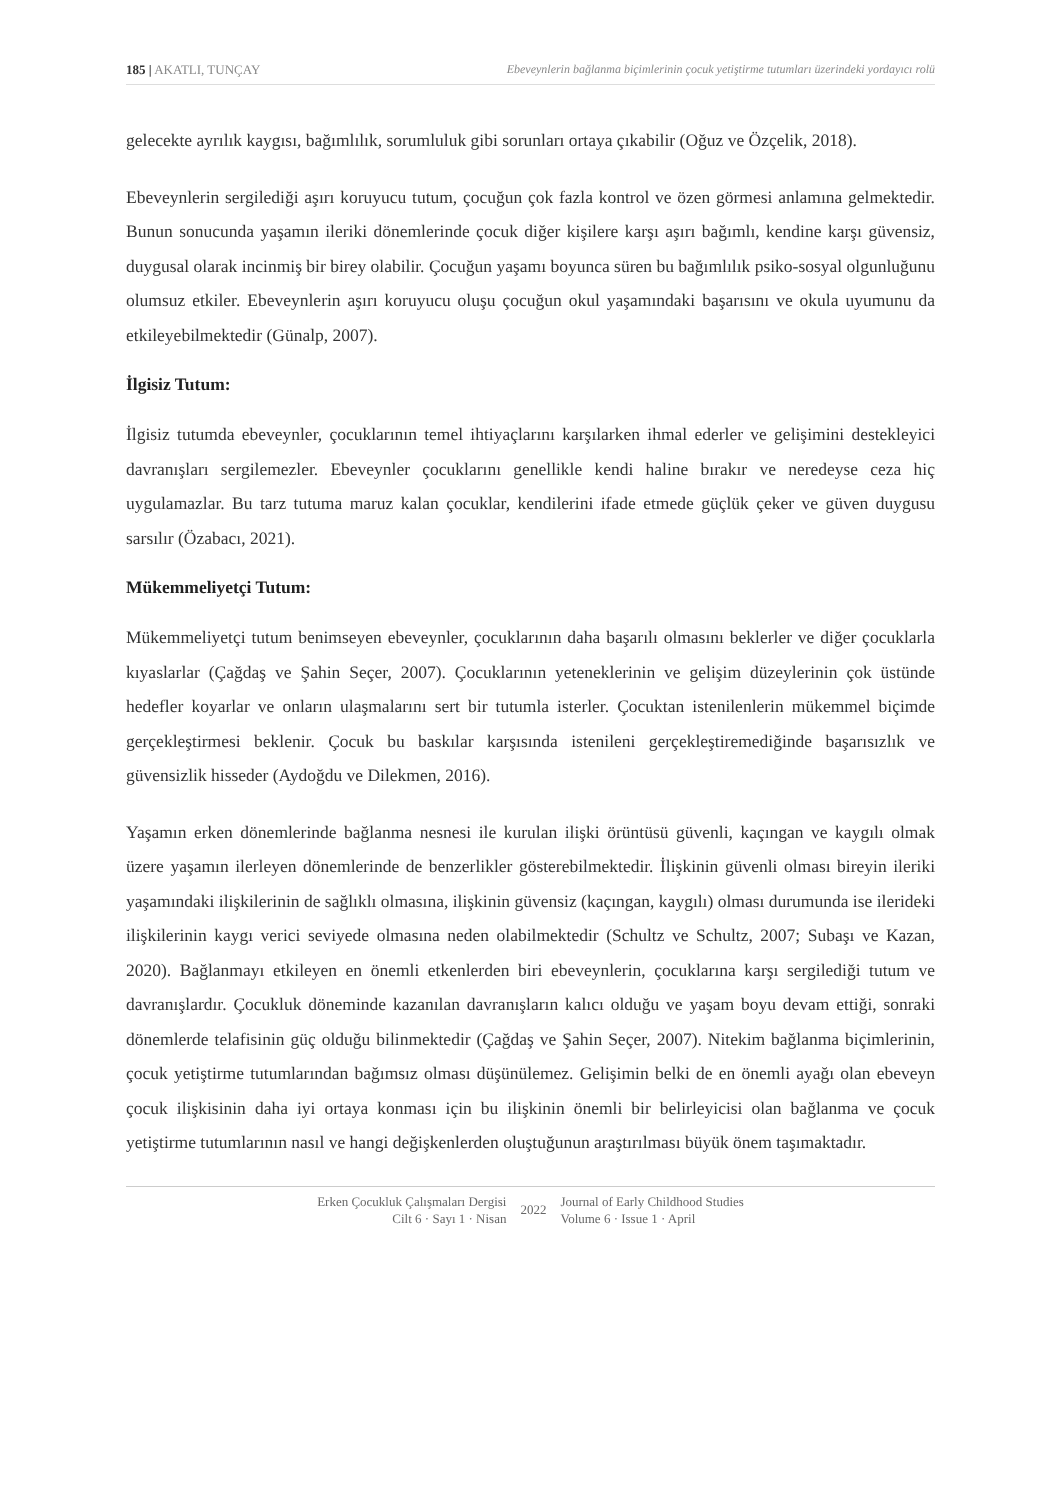185 | AKATLI, TUNÇAY Ebeveynlerin bağlanma biçimlerinin çocuk yetiştirme tutumları üzerindeki yordayıcı rolü
gelecekte ayrılık kaygısı, bağımlılık, sorumluluk gibi sorunları ortaya çıkabilir (Oğuz ve Özçelik, 2018).
Ebeveynlerin sergilediği aşırı koruyucu tutum, çocuğun çok fazla kontrol ve özen görmesi anlamına gelmektedir. Bunun sonucunda yaşamın ileriki dönemlerinde çocuk diğer kişilere karşı aşırı bağımlı, kendine karşı güvensiz, duygusal olarak incinmiş bir birey olabilir. Çocuğun yaşamı boyunca süren bu bağımlılık psiko-sosyal olgunluğunu olumsuz etkiler. Ebeveynlerin aşırı koruyucu oluşu çocuğun okul yaşamındaki başarısını ve okula uyumunu da etkileyebilmektedir (Günalp, 2007).
İlgisiz Tutum:
İlgisiz tutumda ebeveynler, çocuklarının temel ihtiyaçlarını karşılarken ihmal ederler ve gelişimini destekleyici davranışları sergilemezler. Ebeveynler çocuklarını genellikle kendi haline bırakır ve neredeyse ceza hiç uygulamazlar. Bu tarz tutuma maruz kalan çocuklar, kendilerini ifade etmede güçlük çeker ve güven duygusu sarsılır (Özabacı, 2021).
Mükemmeliyetçi Tutum:
Mükemmeliyetçi tutum benimseyen ebeveynler, çocuklarının daha başarılı olmasını beklerler ve diğer çocuklarla kıyaslarlar (Çağdaş ve Şahin Seçer, 2007). Çocuklarının yeteneklerinin ve gelişim düzeylerinin çok üstünde hedefler koyarlar ve onların ulaşmalarını sert bir tutumla isterler. Çocuktan istenilenlerin mükemmel biçimde gerçekleştirmesi beklenir. Çocuk bu baskılar karşısında istenileni gerçekleştiremediğinde başarısızlık ve güvensizlik hisseder (Aydoğdu ve Dilekmen, 2016).
Yaşamın erken dönemlerinde bağlanma nesnesi ile kurulan ilişki örüntüsü güvenli, kaçıngan ve kaygılı olmak üzere yaşamın ilerleyen dönemlerinde de benzerlikler gösterebilmektedir. İlişkinin güvenli olması bireyin ileriki yaşamındaki ilişkilerinin de sağlıklı olmasına, ilişkinin güvensiz (kaçıngan, kaygılı) olması durumunda ise ilerideki ilişkilerinin kaygı verici seviyede olmasına neden olabilmektedir (Schultz ve Schultz, 2007; Subaşı ve Kazan, 2020). Bağlanmayı etkileyen en önemli etkenlerden biri ebeveynlerin, çocuklarına karşı sergilediği tutum ve davranışlardır. Çocukluk döneminde kazanılan davranışların kalıcı olduğu ve yaşam boyu devam ettiği, sonraki dönemlerde telafisinin güç olduğu bilinmektedir (Çağdaş ve Şahin Seçer, 2007). Nitekim bağlanma biçimlerinin, çocuk yetiştirme tutumlarından bağımsız olması düşünülemez. Gelişimin belki de en önemli ayağı olan ebeveyn çocuk ilişkisinin daha iyi ortaya konması için bu ilişkinin önemli bir belirleyicisi olan bağlanma ve çocuk yetiştirme tutumlarının nasıl ve hangi değişkenlerden oluştuğunun araştırılması büyük önem taşımaktadır.
Erken Çocukluk Çalışmaları Dergisi
Cilt 6 · Sayı 1 · Nisan
2022
Journal of Early Childhood Studies
Volume 6 · Issue 1 · April